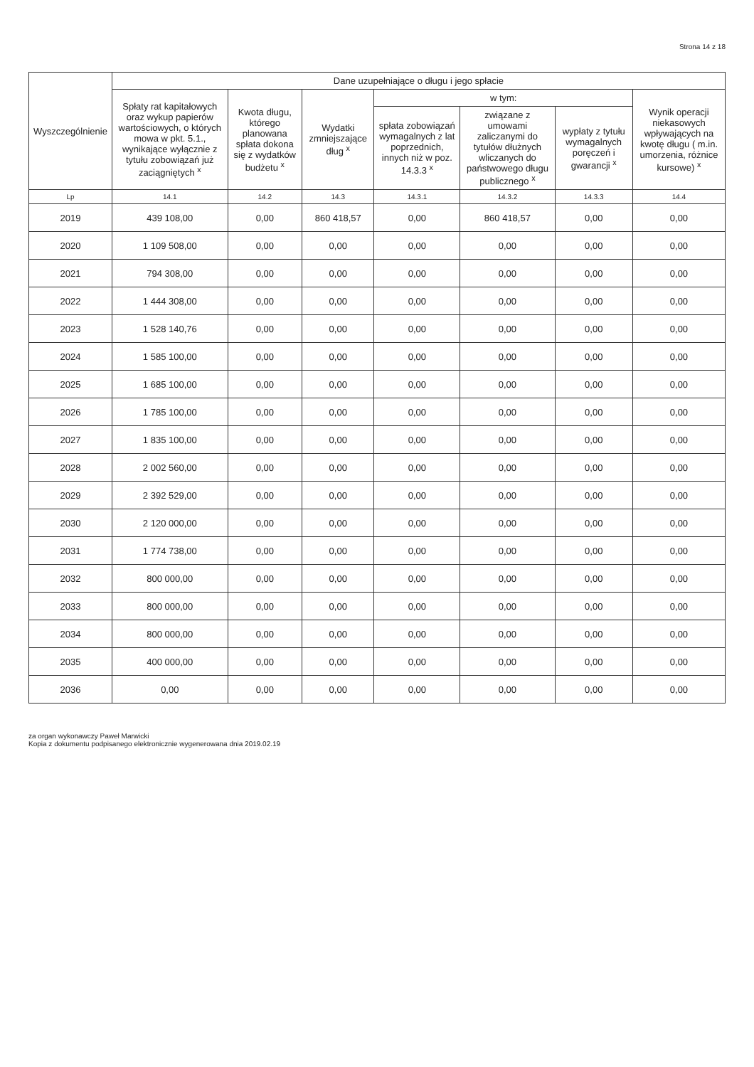Strona 14 z 18
| Wyszczególnienie | Dane uzupełniające o długu i jego spłacie | | | | | | |
| --- | --- | --- | --- | --- | --- | --- | --- |
| | Spłaty rat kapitałowych oraz wykup papierów wartościowych, o których mowa w pkt. 5.1., wynikające wyłącznie z tytułu zobowiązań już zaciągniętych <sup>x</sup> | Kwota długu, którego planowana spłata dokona się z wydatków budżetu <sup>x</sup> | Wydatki zmniejszające dług <sup>x</sup> | w tym: | | | Wynik operacji niekasowych wpływających na kwotę długu ( m.in. umorzenia, różnice kursowe) <sup>x</sup> |
| | | | | spłata zobowiązań wymagalnych z lat poprzednich, innych niż w poz. 14.3.3 <sup>x</sup> | związane z umowami zaliczanymi do tytułów dłużnych wliczanych do państwowego długu publicznego <sup>x</sup> | wypłaty z tytułu wymagalnych poręczeń i gwarancji <sup>x</sup> | |
| Lp | 14.1 | 14.2 | 14.3 | 14.3.1 | 14.3.2 | 14.3.3 | 14.4 |
| 2019 | 439 108,00 | 0,00 | 860 418,57 | 0,00 | 860 418,57 | 0,00 | 0,00 |
| 2020 | 1 109 508,00 | 0,00 | 0,00 | 0,00 | 0,00 | 0,00 | 0,00 |
| 2021 | 794 308,00 | 0,00 | 0,00 | 0,00 | 0,00 | 0,00 | 0,00 |
| 2022 | 1 444 308,00 | 0,00 | 0,00 | 0,00 | 0,00 | 0,00 | 0,00 |
| 2023 | 1 528 140,76 | 0,00 | 0,00 | 0,00 | 0,00 | 0,00 | 0,00 |
| 2024 | 1 585 100,00 | 0,00 | 0,00 | 0,00 | 0,00 | 0,00 | 0,00 |
| 2025 | 1 685 100,00 | 0,00 | 0,00 | 0,00 | 0,00 | 0,00 | 0,00 |
| 2026 | 1 785 100,00 | 0,00 | 0,00 | 0,00 | 0,00 | 0,00 | 0,00 |
| 2027 | 1 835 100,00 | 0,00 | 0,00 | 0,00 | 0,00 | 0,00 | 0,00 |
| 2028 | 2 002 560,00 | 0,00 | 0,00 | 0,00 | 0,00 | 0,00 | 0,00 |
| 2029 | 2 392 529,00 | 0,00 | 0,00 | 0,00 | 0,00 | 0,00 | 0,00 |
| 2030 | 2 120 000,00 | 0,00 | 0,00 | 0,00 | 0,00 | 0,00 | 0,00 |
| 2031 | 1 774 738,00 | 0,00 | 0,00 | 0,00 | 0,00 | 0,00 | 0,00 |
| 2032 | 800 000,00 | 0,00 | 0,00 | 0,00 | 0,00 | 0,00 | 0,00 |
| 2033 | 800 000,00 | 0,00 | 0,00 | 0,00 | 0,00 | 0,00 | 0,00 |
| 2034 | 800 000,00 | 0,00 | 0,00 | 0,00 | 0,00 | 0,00 | 0,00 |
| 2035 | 400 000,00 | 0,00 | 0,00 | 0,00 | 0,00 | 0,00 | 0,00 |
| 2036 | 0,00 | 0,00 | 0,00 | 0,00 | 0,00 | 0,00 | 0,00 |
za organ wykonawczy Paweł Marwicki
Kopia z dokumentu podpisanego elektronicznie wygenerowana dnia 2019.02.19